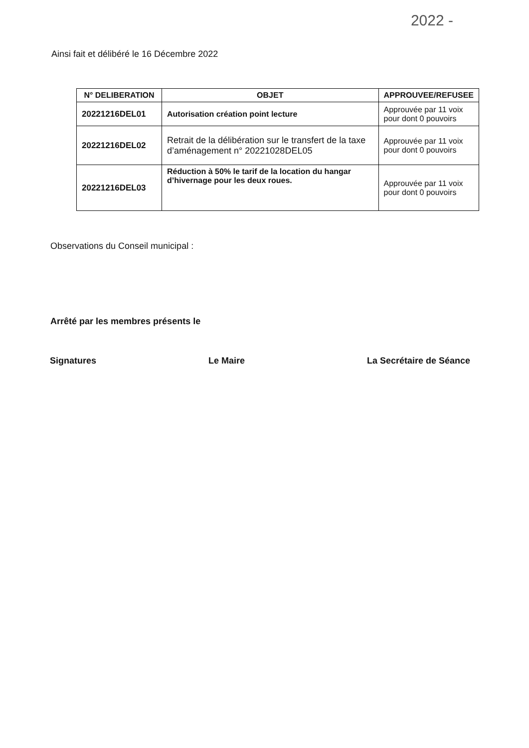2022 -
Ainsi fait et délibéré le 16 Décembre 2022
| N° DELIBERATION | OBJET | APPROUVEE/REFUSEE |
| --- | --- | --- |
| 20221216DEL01 | Autorisation création point lecture | Approuvée par 11 voix pour dont 0 pouvoirs |
| 20221216DEL02 | Retrait de la délibération sur le transfert de la taxe d’aménagement n° 20221028DEL05 | Approuvée par 11 voix pour dont 0 pouvoirs |
| 20221216DEL03 | Réduction à 50% le tarif de la location du hangar d’hivernage pour les deux roues. | Approuvée par 11 voix pour dont 0 pouvoirs |
Observations du Conseil municipal :
Arrêté par les membres présents le
Signatures Le Maire La Secrétaire de Séance